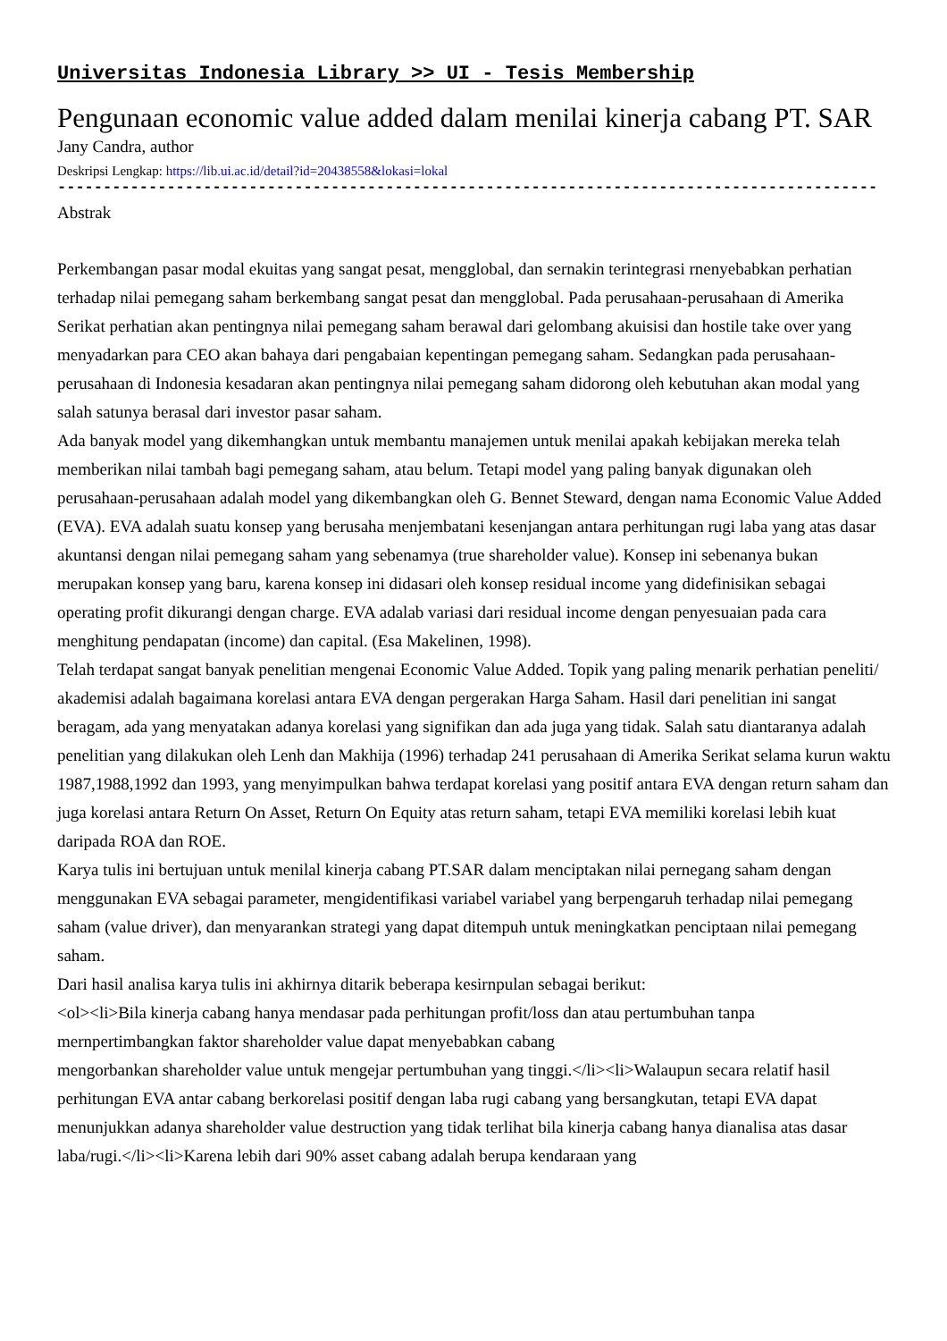Universitas Indonesia Library >> UI - Tesis Membership
Pengunaan economic value added dalam menilai kinerja cabang PT. SAR
Jany Candra, author
Deskripsi Lengkap: https://lib.ui.ac.id/detail?id=20438558&lokasi=lokal
------------------------------------------------------------------------------------------
Abstrak
Perkembangan pasar modal ekuitas yang sangat pesat, mengglobal, dan sernakin terintegrasi rnenyebabkan perhatian terhadap nilai pemegang saham berkembang sangat pesat dan mengglobal. Pada perusahaan-perusahaan di Amerika Serikat perhatian akan pentingnya nilai pemegang saham berawal dari gelombang akuisisi dan hostile take over yang menyadarkan para CEO akan bahaya dari pengabaian kepentingan pemegang saham. Sedangkan pada perusahaan-perusahaan di Indonesia kesadaran akan pentingnya nilai pemegang saham didorong oleh kebutuhan akan modal yang salah satunya berasal dari investor pasar saham.
Ada banyak model yang dikemhangkan untuk membantu manajemen untuk menilai apakah kebijakan mereka telah memberikan nilai tambah bagi pemegang saham, atau belum. Tetapi model yang paling banyak digunakan oleh perusahaan-perusahaan adalah model yang dikembangkan oleh G. Bennet Steward, dengan nama Economic Value Added (EVA). EVA adalah suatu konsep yang berusaha menjembatani kesenjangan antara perhitungan rugi laba yang atas dasar akuntansi dengan nilai pemegang saham yang sebenamya (true shareholder value). Konsep ini sebenanya bukan merupakan konsep yang baru, karena konsep ini didasari oleh konsep residual income yang didefinisikan sebagai operating profit dikurangi dengan charge. EVA adalab variasi dari residual income dengan penyesuaian pada cara menghitung pendapatan (income) dan capital. (Esa Makelinen, 1998).
Telah terdapat sangat banyak penelitian mengenai Economic Value Added. Topik yang paling menarik perhatian peneliti/ akademisi adalah bagaimana korelasi antara EVA dengan pergerakan Harga Saham. Hasil dari penelitian ini sangat beragam, ada yang menyatakan adanya korelasi yang signifikan dan ada juga yang tidak. Salah satu diantaranya adalah penelitian yang dilakukan oleh Lenh dan Makhija (1996) terhadap 241 perusahaan di Amerika Serikat selama kurun waktu 1987,1988,1992 dan 1993, yang menyimpulkan bahwa terdapat korelasi yang positif antara EVA dengan return saham dan juga korelasi antara Return On Asset, Return On Equity atas return saham, tetapi EVA memiliki korelasi lebih kuat daripada ROA dan ROE.
Karya tulis ini bertujuan untuk menilal kinerja cabang PT.SAR dalam menciptakan nilai pernegang saham dengan menggunakan EVA sebagai parameter, mengidentifikasi variabel variabel yang berpengaruh terhadap nilai pemegang saham (value driver), dan menyarankan strategi yang dapat ditempuh untuk meningkatkan penciptaan nilai pemegang saham.
Dari hasil analisa karya tulis ini akhirnya ditarik beberapa kesirnpulan sebagai berikut:
<ol><li>Bila kinerja cabang hanya mendasar pada perhitungan profit/loss dan atau pertumbuhan tanpa mernpertimbangkan faktor shareholder value dapat menyebabkan cabang
mengorbankan shareholder value untuk mengejar pertumbuhan yang tinggi.</li><li>Walaupun secara relatif hasil perhitungan EVA antar cabang berkorelasi positif dengan laba rugi cabang yang bersangkutan, tetapi EVA dapat menunjukkan adanya shareholder value destruction yang tidak terlihat bila kinerja cabang hanya dianalisa atas dasar laba/rugi.</li><li>Karena lebih dari 90% asset cabang adalah berupa kendaraan yang